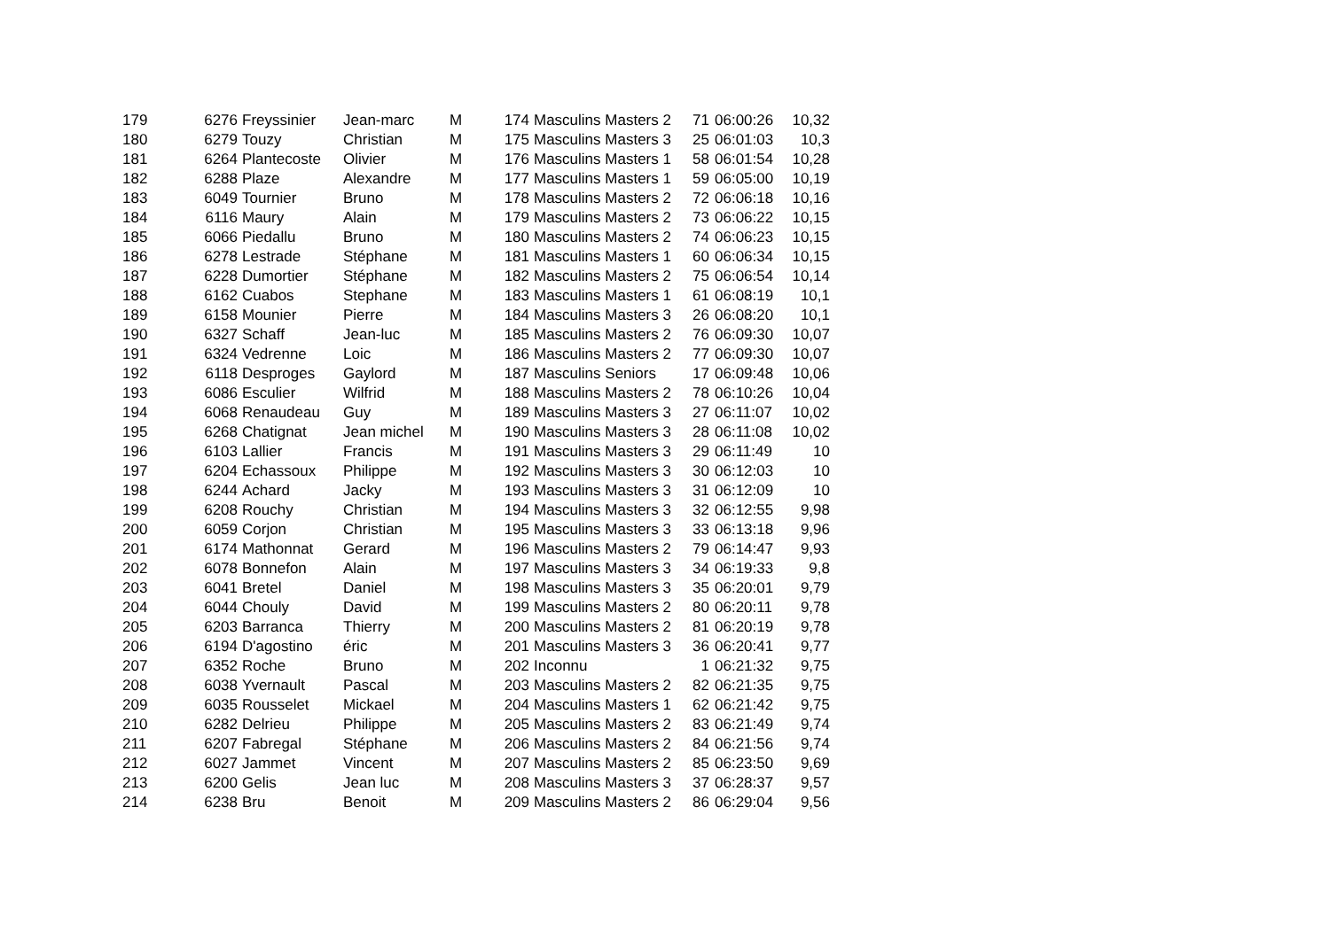| 179 | 6276 | Freyssinier | Jean-marc | M | 174 | Masculins Masters 2 | 71 | 06:00:26 | 10,32 |
| 180 | 6279 | Touzy | Christian | M | 175 | Masculins Masters 3 | 25 | 06:01:03 | 10,3 |
| 181 | 6264 | Plantecoste | Olivier | M | 176 | Masculins Masters 1 | 58 | 06:01:54 | 10,28 |
| 182 | 6288 | Plaze | Alexandre | M | 177 | Masculins Masters 1 | 59 | 06:05:00 | 10,19 |
| 183 | 6049 | Tournier | Bruno | M | 178 | Masculins Masters 2 | 72 | 06:06:18 | 10,16 |
| 184 | 6116 | Maury | Alain | M | 179 | Masculins Masters 2 | 73 | 06:06:22 | 10,15 |
| 185 | 6066 | Piedallu | Bruno | M | 180 | Masculins Masters 2 | 74 | 06:06:23 | 10,15 |
| 186 | 6278 | Lestrade | Stéphane | M | 181 | Masculins Masters 1 | 60 | 06:06:34 | 10,15 |
| 187 | 6228 | Dumortier | Stéphane | M | 182 | Masculins Masters 2 | 75 | 06:06:54 | 10,14 |
| 188 | 6162 | Cuabos | Stephane | M | 183 | Masculins Masters 1 | 61 | 06:08:19 | 10,1 |
| 189 | 6158 | Mounier | Pierre | M | 184 | Masculins Masters 3 | 26 | 06:08:20 | 10,1 |
| 190 | 6327 | Schaff | Jean-luc | M | 185 | Masculins Masters 2 | 76 | 06:09:30 | 10,07 |
| 191 | 6324 | Vedrenne | Loic | M | 186 | Masculins Masters 2 | 77 | 06:09:30 | 10,07 |
| 192 | 6118 | Desproges | Gaylord | M | 187 | Masculins Seniors | 17 | 06:09:48 | 10,06 |
| 193 | 6086 | Esculier | Wilfrid | M | 188 | Masculins Masters 2 | 78 | 06:10:26 | 10,04 |
| 194 | 6068 | Renaudeau | Guy | M | 189 | Masculins Masters 3 | 27 | 06:11:07 | 10,02 |
| 195 | 6268 | Chatignat | Jean michel | M | 190 | Masculins Masters 3 | 28 | 06:11:08 | 10,02 |
| 196 | 6103 | Lallier | Francis | M | 191 | Masculins Masters 3 | 29 | 06:11:49 | 10 |
| 197 | 6204 | Echassoux | Philippe | M | 192 | Masculins Masters 3 | 30 | 06:12:03 | 10 |
| 198 | 6244 | Achard | Jacky | M | 193 | Masculins Masters 3 | 31 | 06:12:09 | 10 |
| 199 | 6208 | Rouchy | Christian | M | 194 | Masculins Masters 3 | 32 | 06:12:55 | 9,98 |
| 200 | 6059 | Corjon | Christian | M | 195 | Masculins Masters 3 | 33 | 06:13:18 | 9,96 |
| 201 | 6174 | Mathonnat | Gerard | M | 196 | Masculins Masters 2 | 79 | 06:14:47 | 9,93 |
| 202 | 6078 | Bonnefon | Alain | M | 197 | Masculins Masters 3 | 34 | 06:19:33 | 9,8 |
| 203 | 6041 | Bretel | Daniel | M | 198 | Masculins Masters 3 | 35 | 06:20:01 | 9,79 |
| 204 | 6044 | Chouly | David | M | 199 | Masculins Masters 2 | 80 | 06:20:11 | 9,78 |
| 205 | 6203 | Barranca | Thierry | M | 200 | Masculins Masters 2 | 81 | 06:20:19 | 9,78 |
| 206 | 6194 | D'agostino | éric | M | 201 | Masculins Masters 3 | 36 | 06:20:41 | 9,77 |
| 207 | 6352 | Roche | Bruno | M | 202 | Inconnu | 1 | 06:21:32 | 9,75 |
| 208 | 6038 | Yvernault | Pascal | M | 203 | Masculins Masters 2 | 82 | 06:21:35 | 9,75 |
| 209 | 6035 | Rousselet | Mickael | M | 204 | Masculins Masters 1 | 62 | 06:21:42 | 9,75 |
| 210 | 6282 | Delrieu | Philippe | M | 205 | Masculins Masters 2 | 83 | 06:21:49 | 9,74 |
| 211 | 6207 | Fabregal | Stéphane | M | 206 | Masculins Masters 2 | 84 | 06:21:56 | 9,74 |
| 212 | 6027 | Jammet | Vincent | M | 207 | Masculins Masters 2 | 85 | 06:23:50 | 9,69 |
| 213 | 6200 | Gelis | Jean luc | M | 208 | Masculins Masters 3 | 37 | 06:28:37 | 9,57 |
| 214 | 6238 | Bru | Benoit | M | 209 | Masculins Masters 2 | 86 | 06:29:04 | 9,56 |